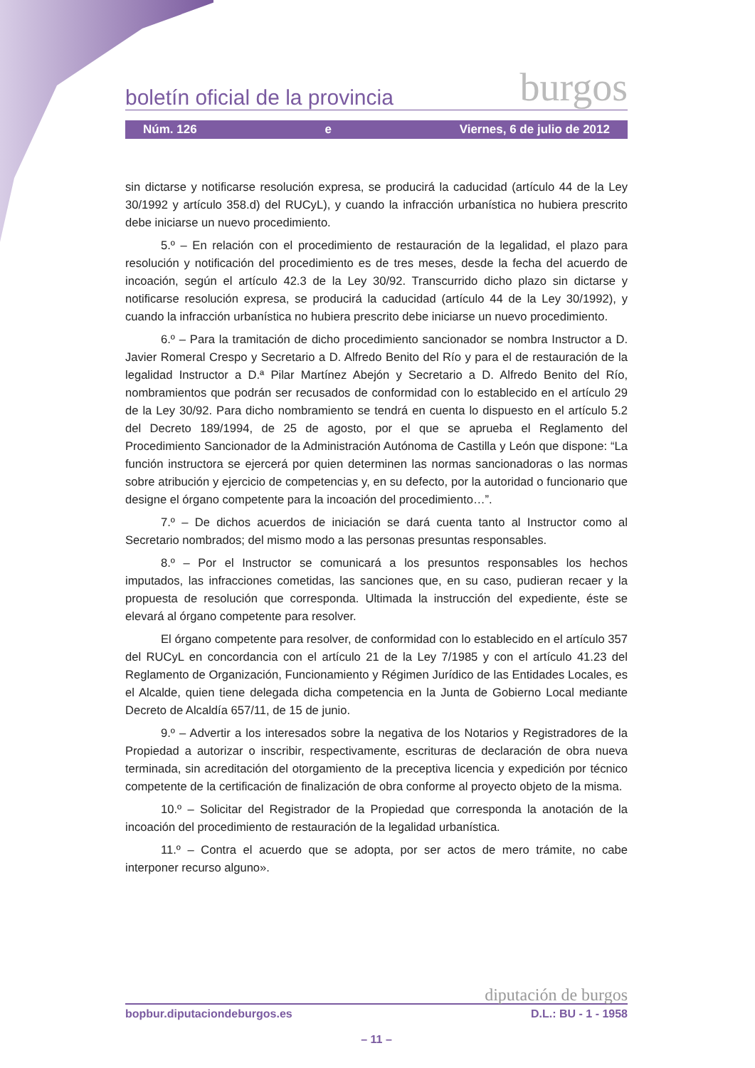boletín oficial de la provincia burgos
Núm. 126 e Viernes, 6 de julio de 2012
sin dictarse y notificarse resolución expresa, se producirá la caducidad (artículo 44 de la Ley 30/1992 y artículo 358.d) del RUCyL), y cuando la infracción urbanística no hubiera prescrito debe iniciarse un nuevo procedimiento.
5.º – En relación con el procedimiento de restauración de la legalidad, el plazo para resolución y notificación del procedimiento es de tres meses, desde la fecha del acuerdo de incoación, según el artículo 42.3 de la Ley 30/92. Transcurrido dicho plazo sin dictarse y notificarse resolución expresa, se producirá la caducidad (artículo 44 de la Ley 30/1992), y cuando la infracción urbanística no hubiera prescrito debe iniciarse un nuevo procedimiento.
6.º – Para la tramitación de dicho procedimiento sancionador se nombra Instructor a D. Javier Romeral Crespo y Secretario a D. Alfredo Benito del Río y para el de restauración de la legalidad Instructor a D.ª Pilar Martínez Abejón y Secretario a D. Alfredo Benito del Río, nombramientos que podrán ser recusados de conformidad con lo establecido en el artículo 29 de la Ley 30/92. Para dicho nombramiento se tendrá en cuenta lo dispuesto en el artículo 5.2 del Decreto 189/1994, de 25 de agosto, por el que se aprueba el Reglamento del Procedimiento Sancionador de la Administración Autónoma de Castilla y León que dispone: “La función instructora se ejercerá por quien determinen las normas sancionadoras o las normas sobre atribución y ejercicio de competencias y, en su defecto, por la autoridad o funcionario que designe el órgano competente para la incoación del procedimiento…”.
7.º – De dichos acuerdos de iniciación se dará cuenta tanto al Instructor como al Secretario nombrados; del mismo modo a las personas presuntas responsables.
8.º – Por el Instructor se comunicará a los presuntos responsables los hechos imputados, las infracciones cometidas, las sanciones que, en su caso, pudieran recaer y la propuesta de resolución que corresponda. Ultimada la instrucción del expediente, éste se elevará al órgano competente para resolver.
El órgano competente para resolver, de conformidad con lo establecido en el artículo 357 del RUCyL en concordancia con el artículo 21 de la Ley 7/1985 y con el artículo 41.23 del Reglamento de Organización, Funcionamiento y Régimen Jurídico de las Entidades Locales, es el Alcalde, quien tiene delegada dicha competencia en la Junta de Gobierno Local mediante Decreto de Alcaldía 657/11, de 15 de junio.
9.º – Advertir a los interesados sobre la negativa de los Notarios y Registradores de la Propiedad a autorizar o inscribir, respectivamente, escrituras de declaración de obra nueva terminada, sin acreditación del otorgamiento de la preceptiva licencia y expedición por técnico competente de la certificación de finalización de obra conforme al proyecto objeto de la misma.
10.º – Solicitar del Registrador de la Propiedad que corresponda la anotación de la incoación del procedimiento de restauración de la legalidad urbanística.
11.º – Contra el acuerdo que se adopta, por ser actos de mero trámite, no cabe interponer recurso alguno».
diputación de burgos
bopbur.diputaciondeburgos.es D.L.: BU - 1 - 1958
– 11 –